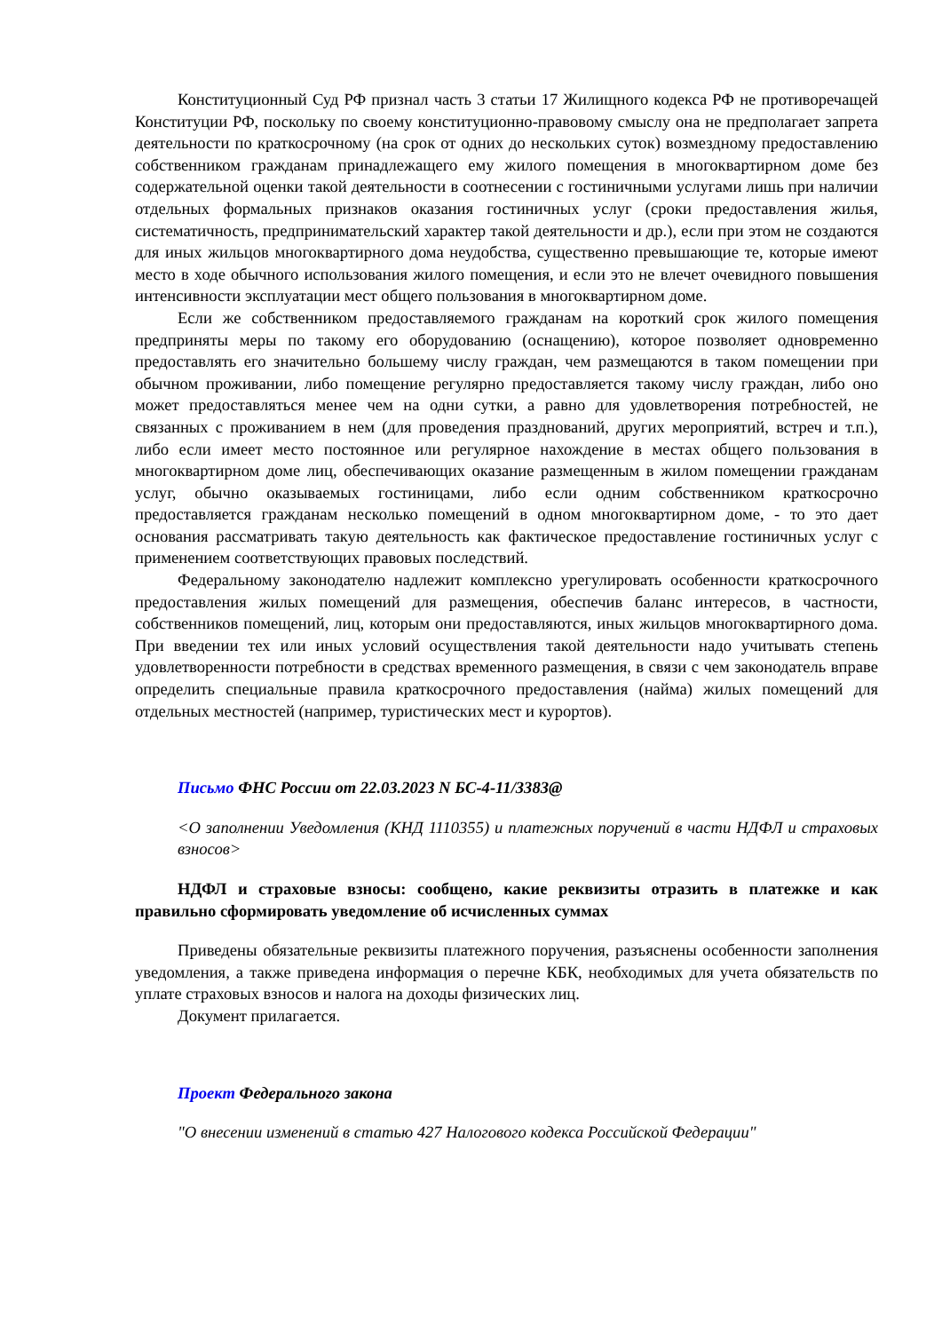Конституционный Суд РФ признал часть 3 статьи 17 Жилищного кодекса РФ не противоречащей Конституции РФ, поскольку по своему конституционно-правовому смыслу она не предполагает запрета деятельности по краткосрочному (на срок от одних до нескольких суток) возмездному предоставлению собственником гражданам принадлежащего ему жилого помещения в многоквартирном доме без содержательной оценки такой деятельности в соотнесении с гостиничными услугами лишь при наличии отдельных формальных признаков оказания гостиничных услуг (сроки предоставления жилья, систематичность, предпринимательский характер такой деятельности и др.), если при этом не создаются для иных жильцов многоквартирного дома неудобства, существенно превышающие те, которые имеют место в ходе обычного использования жилого помещения, и если это не влечет очевидного повышения интенсивности эксплуатации мест общего пользования в многоквартирном доме.
Если же собственником предоставляемого гражданам на короткий срок жилого помещения предприняты меры по такому его оборудованию (оснащению), которое позволяет одновременно предоставлять его значительно большему числу граждан, чем размещаются в таком помещении при обычном проживании, либо помещение регулярно предоставляется такому числу граждан, либо оно может предоставляться менее чем на одни сутки, а равно для удовлетворения потребностей, не связанных с проживанием в нем (для проведения празднований, других мероприятий, встреч и т.п.), либо если имеет место постоянное или регулярное нахождение в местах общего пользования в многоквартирном доме лиц, обеспечивающих оказание размещенным в жилом помещении гражданам услуг, обычно оказываемых гостиницами, либо если одним собственником краткосрочно предоставляется гражданам несколько помещений в одном многоквартирном доме, - то это дает основания рассматривать такую деятельность как фактическое предоставление гостиничных услуг с применением соответствующих правовых последствий.
Федеральному законодателю надлежит комплексно урегулировать особенности краткосрочного предоставления жилых помещений для размещения, обеспечив баланс интересов, в частности, собственников помещений, лиц, которым они предоставляются, иных жильцов многоквартирного дома. При введении тех или иных условий осуществления такой деятельности надо учитывать степень удовлетворенности потребности в средствах временного размещения, в связи с чем законодатель вправе определить специальные правила краткосрочного предоставления (найма) жилых помещений для отдельных местностей (например, туристических мест и курортов).
Письмо ФНС России от 22.03.2023 N БС-4-11/3383@
<О заполнении Уведомления (КНД 1110355) и платежных поручений в части НДФЛ и страховых взносов>
НДФЛ и страховые взносы: сообщено, какие реквизиты отразить в платежке и как правильно сформировать уведомление об исчисленных суммах
Приведены обязательные реквизиты платежного поручения, разъяснены особенности заполнения уведомления, а также приведена информация о перечне КБК, необходимых для учета обязательств по уплате страховых взносов и налога на доходы физических лиц.
Документ прилагается.
Проект Федерального закона
"О внесении изменений в статью 427 Налогового кодекса Российской Федерации"